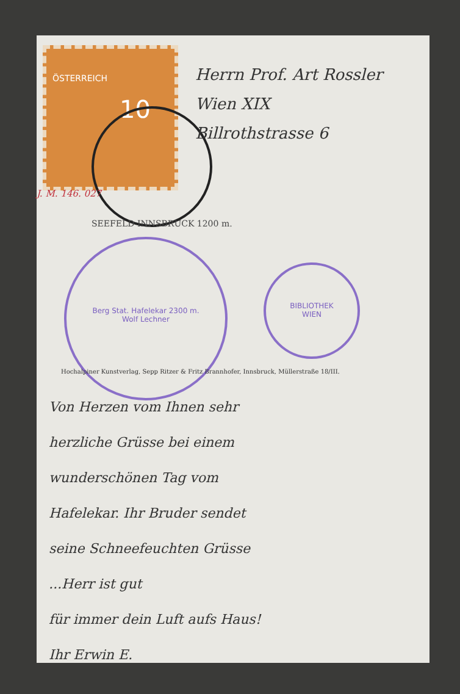ÖSTERREICH
10
SEEFELD INNSBRUCK 1200 m.
Berg Stat. Hafelekar 2300 m.
Wolf Lechner
BIBLIOTHEK
WIEN
Hochalpiner Kunstverlag, Sepp Ritzer & Fritz Brannhofer, Innsbruck, Müllerstraße 18/III.
J. M. 146. 027
Herrn Prof. Art Rossler
Wien XIX
Billrothstrasse 6
Von Herzen vom Ihnen sehr
herzliche Grüsse bei einem
wunderschönen Tag vom
Hafelekar. Ihr Bruder sendet
seine Schneefeuchten Grüsse
...Herr ist gut
für immer dein Luft aufs Haus!
Ihr Erwin E.